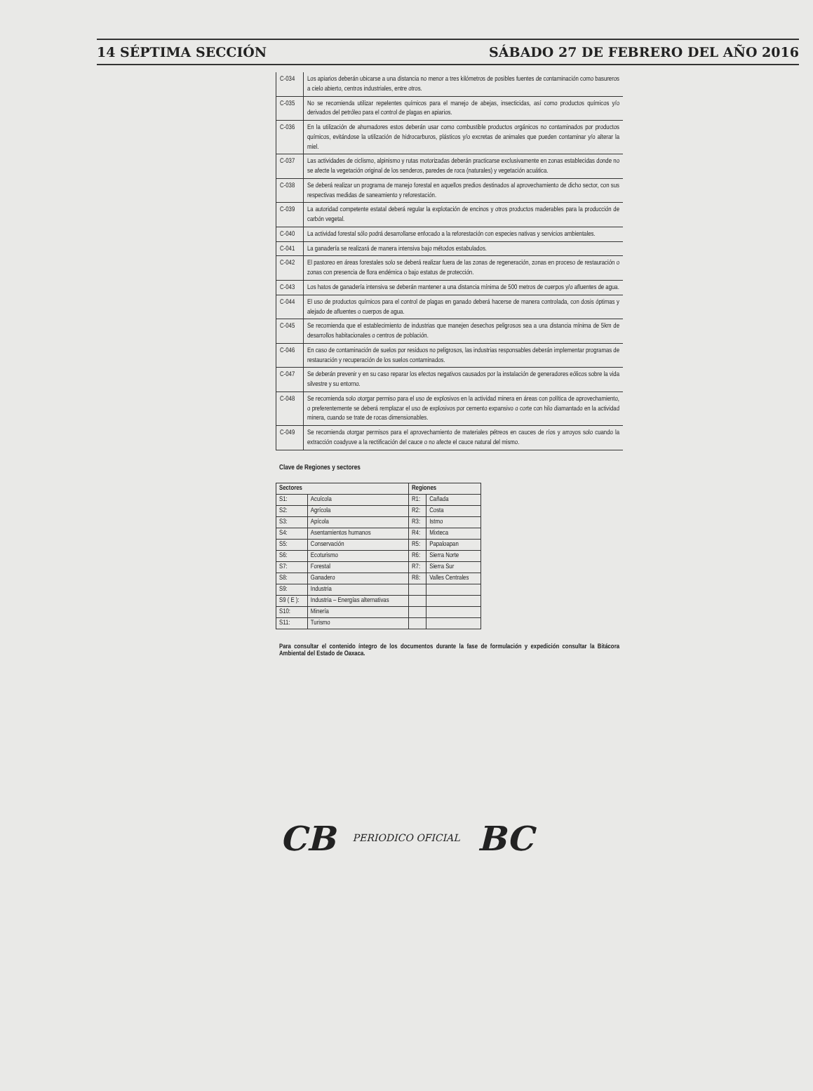14 SÉPTIMA SECCIÓN SÁBADO 27 DE FEBRERO DEL AÑO 2016
| C-034 | Los apiarios deberán ubicarse a una distancia no menor a tres kilómetros de posibles fuentes de contaminación como basureros a cielo abierto, centros industriales, entre otros. |
| C-035 | No se recomienda utilizar repelentes químicos para el manejo de abejas, insecticidas, así como productos químicos y/o derivados del petróleo para el control de plagas en apiarios. |
| C-036 | En la utilización de ahumadores estos deberán usar como combustible productos orgánicos no contaminados por productos químicos, evitándose la utilización de hidrocarburos, plásticos y/o excretas de animales que pueden contaminar y/o alterar la miel. |
| C-037 | Las actividades de ciclismo, alpinismo y rutas motorizadas deberán practicarse exclusivamente en zonas establecidas donde no se afecte la vegetación original de los senderos, paredes de roca (naturales) y vegetación acuática. |
| C-038 | Se deberá realizar un programa de manejo forestal en aquellos predios destinados al aprovechamiento de dicho sector, con sus respectivas medidas de saneamiento y reforestación. |
| C-039 | La autoridad competente estatal deberá regular la explotación de encinos y otros productos maderables para la producción de carbón vegetal. |
| C-040 | La actividad forestal sólo podrá desarrollarse enfocado a la reforestación con especies nativas y servicios ambientales. |
| C-041 | La ganadería se realizará de manera intensiva bajo métodos estabulados. |
| C-042 | El pastoreo en áreas forestales solo se deberá realizar fuera de las zonas de regeneración, zonas en proceso de restauración o zonas con presencia de flora endémica o bajo estatus de protección. |
| C-043 | Los hatos de ganadería intensiva se deberán mantener a una distancia mínima de 500 metros de cuerpos y/o afluentes de agua. |
| C-044 | El uso de productos químicos para el control de plagas en ganado deberá hacerse de manera controlada, con dosis óptimas y alejado de afluentes o cuerpos de agua. |
| C-045 | Se recomienda que el establecimiento de industrias que manejen desechos peligrosos sea a una distancia mínima de 5km de desarrollos habitacionales o centros de población. |
| C-046 | En caso de contaminación de suelos por residuos no peligrosos, las industrias responsables deberán implementar programas de restauración y recuperación de los suelos contaminados. |
| C-047 | Se deberán prevenir y en su caso reparar los efectos negativos causados por la instalación de generadores eólicos sobre la vida silvestre y su entorno. |
| C-048 | Se recomienda solo otorgar permiso para el uso de explosivos en la actividad minera en áreas con política de aprovechamiento, o preferentemente se deberá remplazar el uso de explosivos por cemento expansivo o corte con hilo diamantado en la actividad minera, cuando se trate de rocas dimensionables. |
| C-049 | Se recomienda otorgar permisos para el aprovechamiento de materiales pétreos en cauces de ríos y arroyos solo cuando la extracción coadyuve a la rectificación del cauce o no afecte el cauce natural del mismo. |
Clave de Regiones y sectores
| Sectores | | Regiones | |
| --- | --- | --- | --- |
| S1: | Acuícola | R1: | Cañada |
| S2: | Agrícola | R2: | Costa |
| S3: | Apícola | R3: | Istmo |
| S4: | Asentamientos humanos | R4: | Mixteca |
| S5: | Conservación | R5: | Papaloapan |
| S6: | Ecoturismo | R6: | Sierra Norte |
| S7: | Forestal | R7: | Sierra Sur |
| S8: | Ganadero | R8: | Valles Centrales |
| S9: | Industria | | |
| S9 ( E ): | Industria – Energías alternativas | | |
| S10: | Minería | | |
| S11: | Turismo | | |
Para consultar el contenido íntegro de los documentos durante la fase de formulación y expedición consultar la Bitácora Ambiental del Estado de Oaxaca.
CB PERIODICO OFICIAL BC